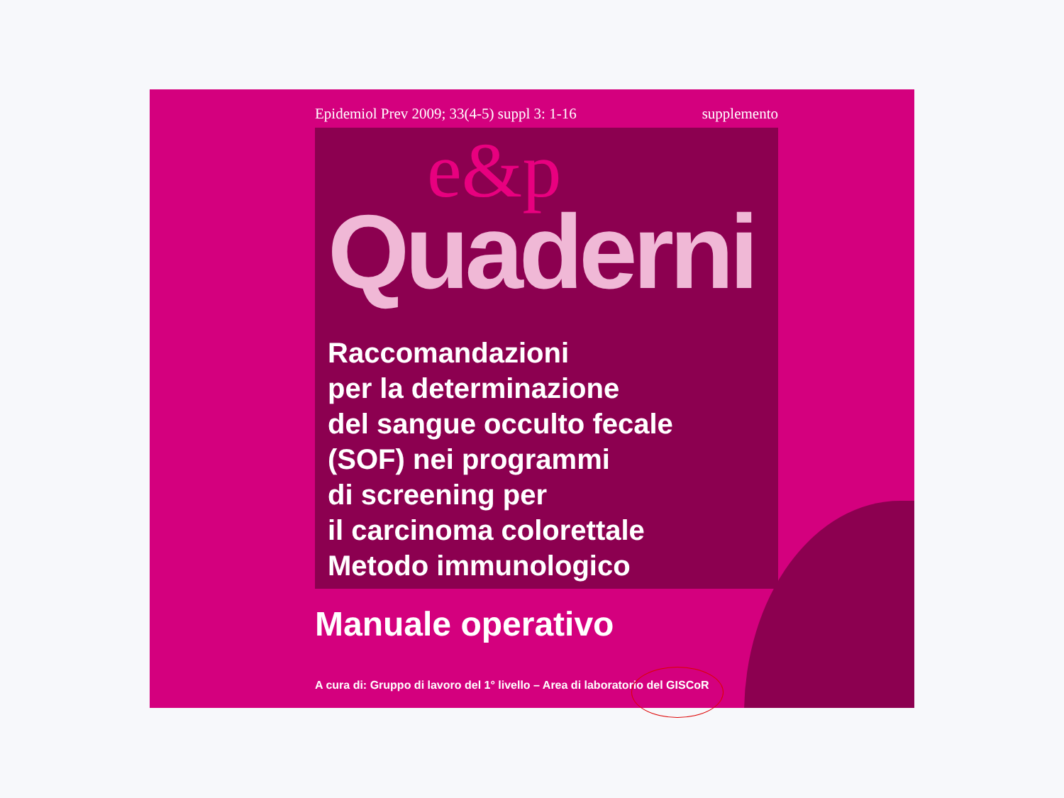Epidemiol Prev 2009; 33(4-5) suppl 3: 1-16 supplemento
e&p
Quaderni
Raccomandazioni
per la determinazione
del sangue occulto fecale
(SOF) nei programmi
di screening per
il carcinoma colorettale
Metodo immunologico
Manuale operativo
A cura di: Gruppo di lavoro del 1° livello – Area di laboratorio del GISCoR